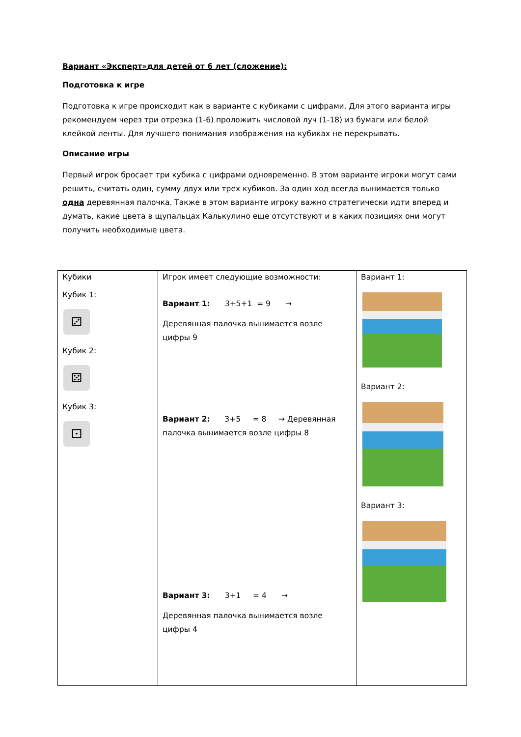Вариант «Эксперт»для детей от 6 лет (сложение):
Подготовка к игре
Подготовка к игре происходит как в варианте с кубиками с цифрами. Для этого варианта игры рекомендуем через три отрезка (1-6) проложить числовой луч (1-18) из бумаги или белой клейкой ленты. Для лучшего понимания изображения на кубиках не перекрывать.
Описание игры
Первый игрок бросает три кубика с цифрами одновременно. В этом варианте игроки могут сами решить, считать один, сумму двух или трех кубиков. За один ход всегда вынимается только одна деревянная палочка. Также в этом варианте игроку важно стратегически идти вперед и думать, какие цвета в щупальцах Калькулино еще отсутствуют и в каких позициях они могут получить необходимые цвета.
| Кубики Кубик 1: ⚂ Кубик 2: ⚄ Кубик 3: ⚀ | Игрок имеет следующие возможности: Вариант 1: 3+5+1 = 9 → Деревянная палочка вынимается возле цифры 9 Вариант 2: 3+5 = 8 → Деревянная палочка вынимается возле цифры 8 Вариант 3: 3+1 = 4 → Деревянная палочка вынимается возле цифры 4 | Вариант 1: Вариант 2: Вариант 3: |